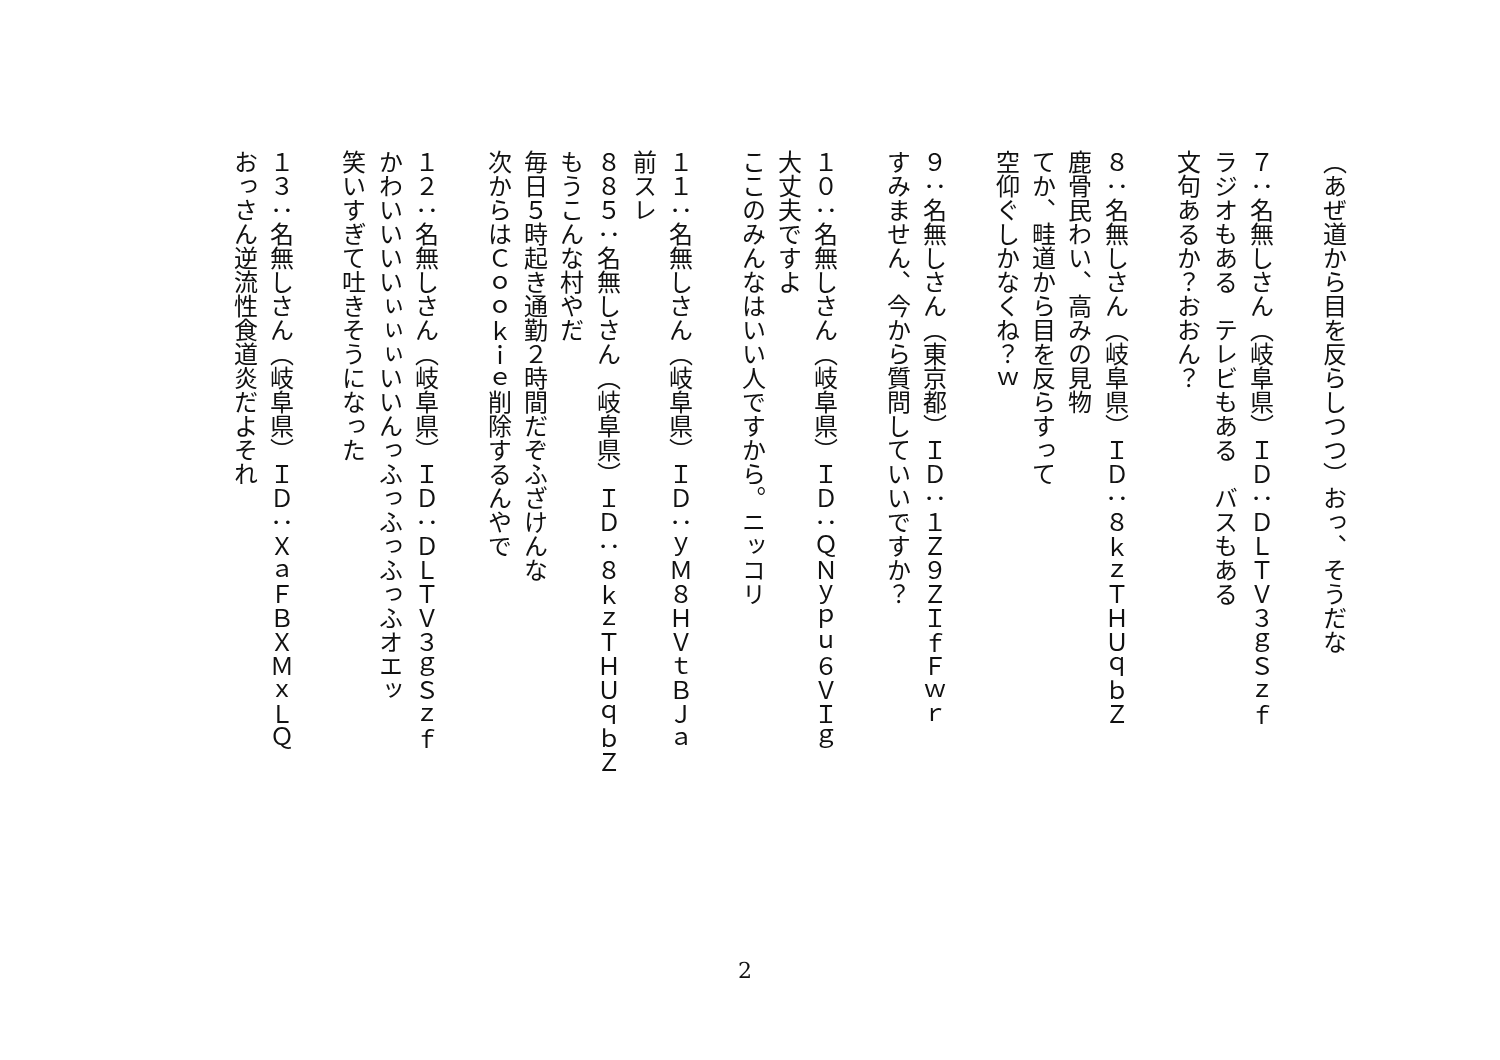（あぜ道から目を反らしつつ）おっ、そうだな
　
７：名無しさん（岐阜県）ＩＤ：ＤＬＴＶ３ｇＳｚｆ
ラジオもある　テレビもある　バスもある
文句あるか？おおん？
　
８：名無しさん（岐阜県）ＩＤ：８ｋｚＴＨＵｑｂＺ
鹿骨民わい、高みの見物
てか、畦道から目を反らすって
空仰ぐしかなくね？ｗ
　
９：名無しさん（東京都）ＩＤ：１Ｚ９ＺＩｆＦｗｒ
すみません、今から質問していいですか？
　
１０：名無しさん（岐阜県）ＩＤ：ＱＮｙｐｕ６ＶＩｇ
大丈夫ですよ
ここのみんなはいい人ですから。ニッコリ
　
１１：名無しさん（岐阜県）ＩＤ：ｙＭ８ＨＶｔＢＪａ
前スレ
８８５：名無しさん（岐阜県）ＩＤ：８ｋｚＴＨＵｑｂＺ
もうこんな村やだ
毎日５時起き通勤２時間だぞふざけんな
次からはＣｏｏｋｉｅ削除するんやで
　
１２：名無しさん（岐阜県）ＩＤ：ＤＬＴＶ３ｇＳｚｆ
かわいいいいぃぃぃいいんっふっふっふっふオエッ
笑いすぎて吐きそうになった
　
１３：名無しさん（岐阜県）ＩＤ：ＸａＦＢＸＭｘＬＱ
おっさん逆流性食道炎だよそれ
2